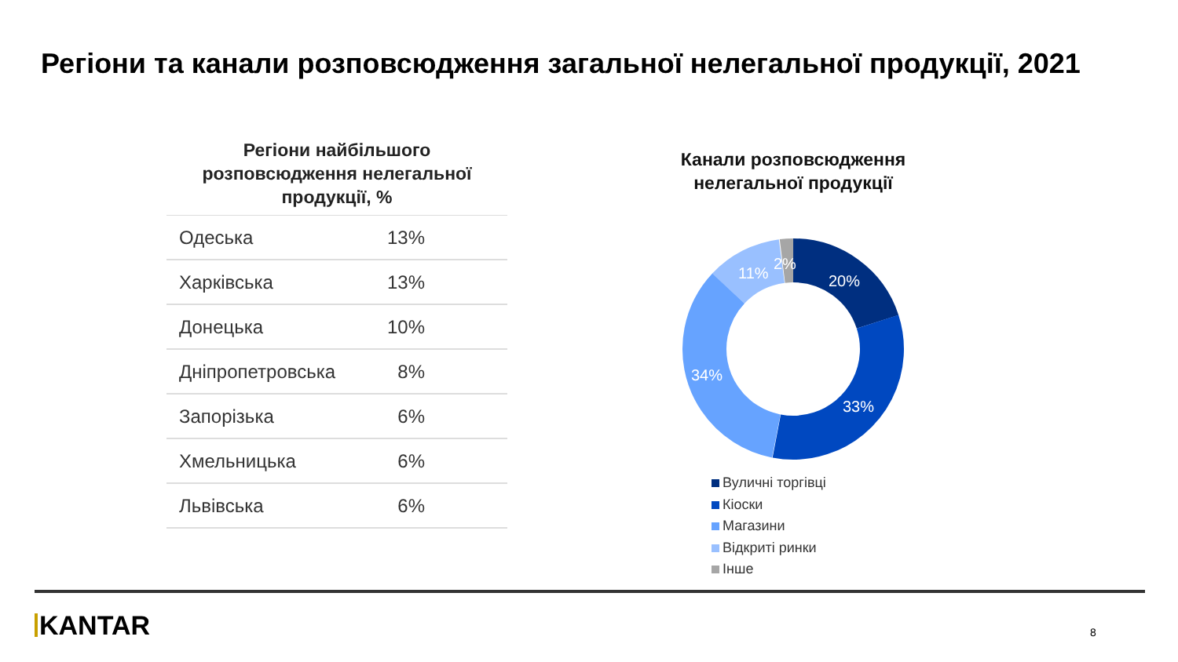Регіони та канали розповсюдження загальної нелегальної продукції, 2021
Регіони найбільшого розповсюдження нелегальної продукції, %
| Одеська | 13% |
| Харківська | 13% |
| Донецька | 10% |
| Дніпропетровська | 8% |
| Запорізька | 6% |
| Хмельницька | 6% |
| Львівська | 6% |
Канали розповсюдження нелегальної продукції
20%
33%
34%
11%
2%
Вуличні торгівці
Кіоски
Магазини
Відкриті ринки
Інше
KANTAR 8